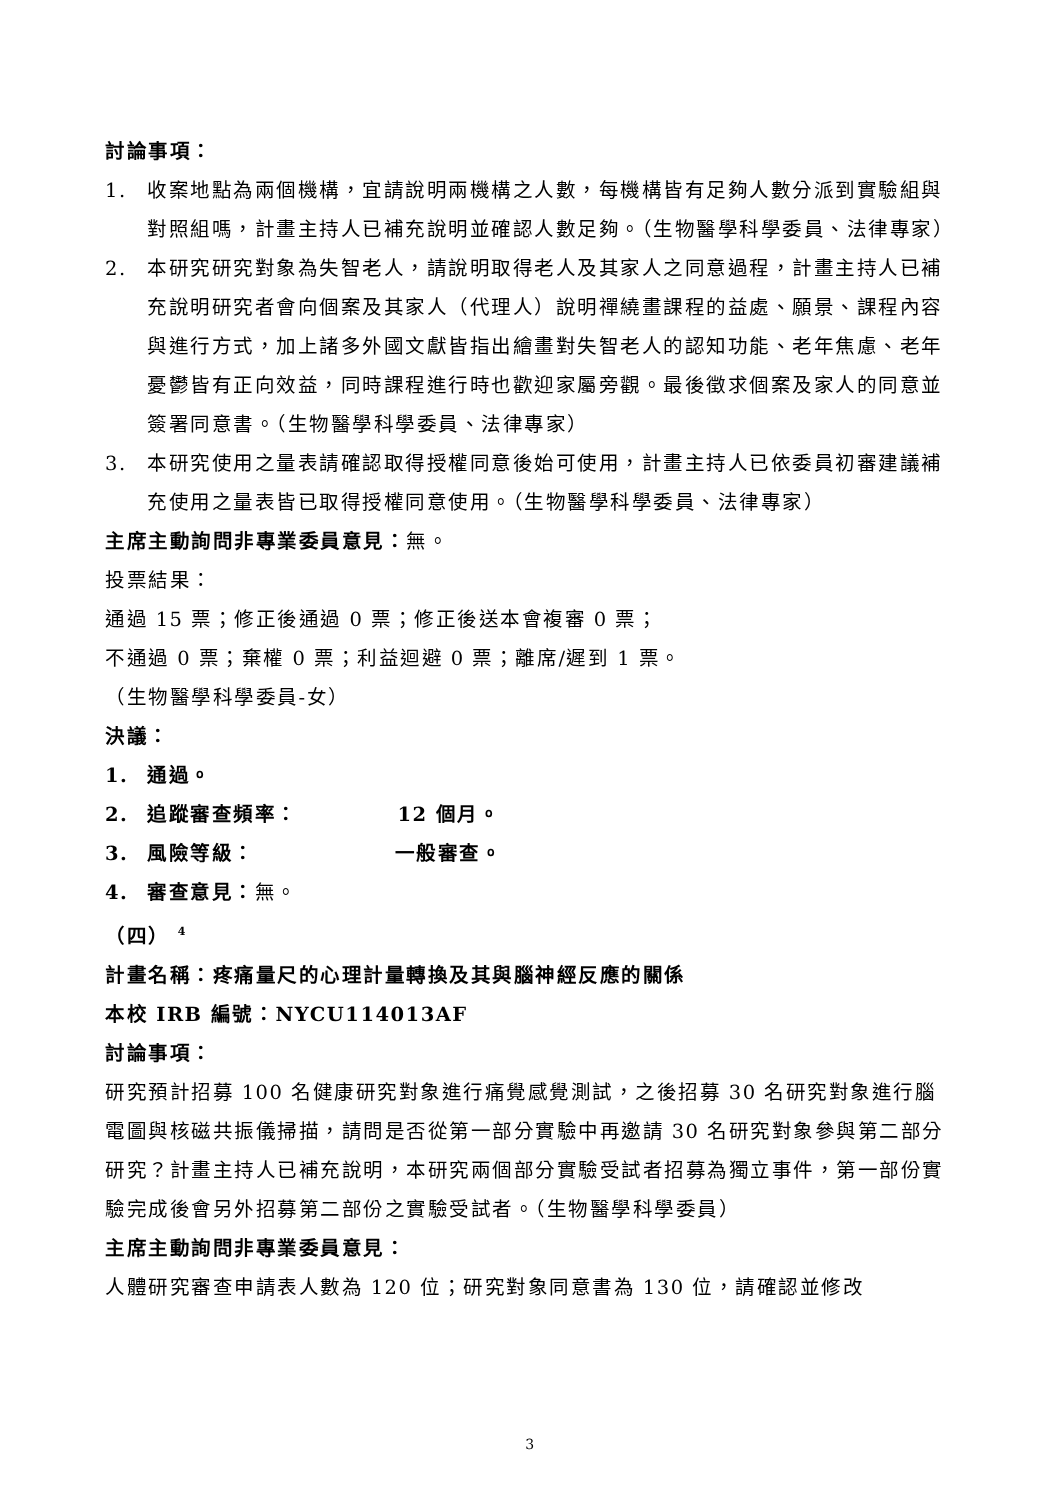討論事項：
1. 收案地點為兩個機構，宜請說明兩機構之人數，每機構皆有足夠人數分派到實驗組與對照組嗎，計畫主持人已補充說明並確認人數足夠。（生物醫學科學委員、法律專家）
2. 本研究研究對象為失智老人，請說明取得老人及其家人之同意過程，計畫主持人已補充說明研究者會向個案及其家人（代理人）說明禪繞畫課程的益處、願景、課程內容與進行方式，加上諸多外國文獻皆指出繪畫對失智老人的認知功能、老年焦慮、老年憂鬱皆有正向效益，同時課程進行時也歡迎家屬旁觀。最後徵求個案及家人的同意並簽署同意書。（生物醫學科學委員、法律專家）
3. 本研究使用之量表請確認取得授權同意後始可使用，計畫主持人已依委員初審建議補充使用之量表皆已取得授權同意使用。（生物醫學科學委員、法律專家）
主席主動詢問非專業委員意見：無。
投票結果：
通過 15 票；修正後通過 0 票；修正後送本會複審 0 票；
不通過 0 票；棄權 0 票；利益迴避 0 票；離席/遲到 1 票。
（生物醫學科學委員-女）
決議：
1. 通過。
2. 追蹤審查頻率： 12 個月。
3. 風險等級： 一般審查。
4. 審查意見：無。
（四） <sup>4</sup>
計畫名稱：疼痛量尺的心理計量轉換及其與腦神經反應的關係
本校 IRB 編號：NYCU114013AF
討論事項：
研究預計招募 100 名健康研究對象進行痛覺感覺測試，之後招募 30 名研究對象進行腦電圖與核磁共振儀掃描，請問是否從第一部分實驗中再邀請 30 名研究對象參與第二部分研究？計畫主持人已補充說明，本研究兩個部分實驗受試者招募為獨立事件，第一部份實驗完成後會另外招募第二部份之實驗受試者。（生物醫學科學委員）
主席主動詢問非專業委員意見：
人體研究審查申請表人數為 120 位；研究對象同意書為 130 位，請確認並修改
3